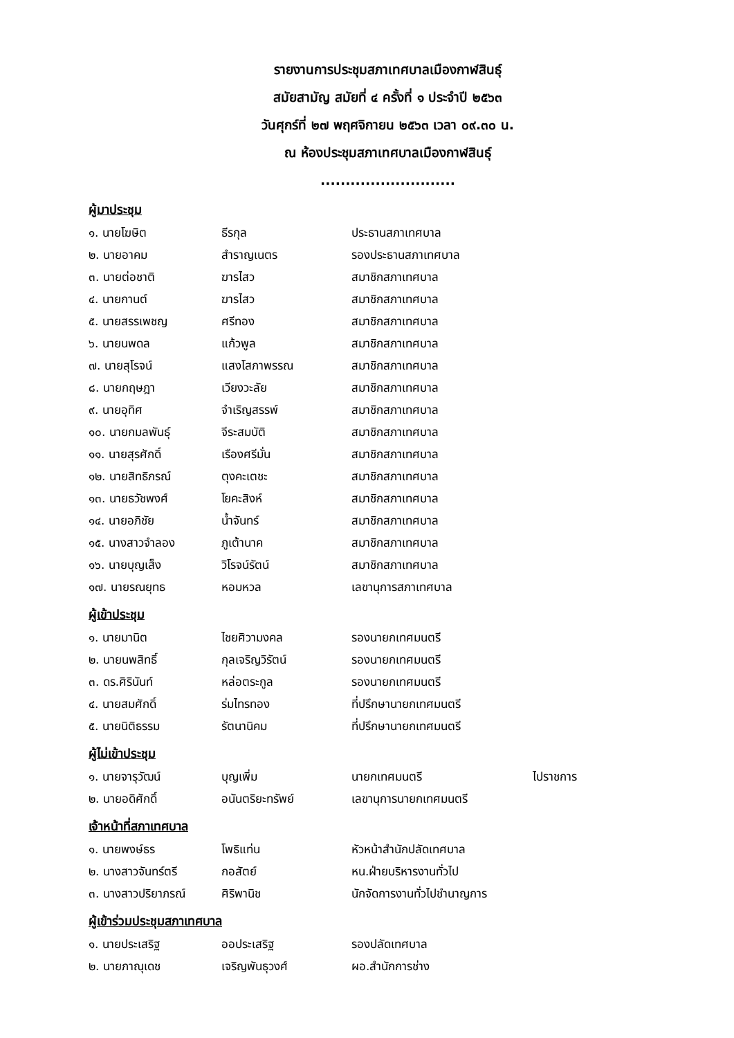รายงานการประชุมสภาเทศบาลเมืองกาฬสินธุ์
สมัยสามัญ สมัยที่ ๔ ครั้งที่ ๑ ประจำปี ๒๕๖๓
วันศุกร์ที่ ๒๗ พฤศจิกายน ๒๕๖๓ เวลา ๐๙.๓๐ น.
ณ ห้องประชุมสภาเทศบาลเมืองกาฬสินธุ์
...........................
ผู้มาประชุม
| ๑. นายโฆษิต | ธีรกุล | ประธานสภาเทศบาล |
| ๒. นายอาคม | สำราญเนตร | รองประธานสภาเทศบาล |
| ๓. นายต่อชาติ | ฆารไสว | สมาชิกสภาเทศบาล |
| ๔. นายกานต์ | ฆารไสว | สมาชิกสภาเทศบาล |
| ๕. นายสรรเพชญ | ศรีทอง | สมาชิกสภาเทศบาล |
| ๖. นายนพดล | แก้วพูล | สมาชิกสภาเทศบาล |
| ๗. นายสุโรจน์ | แสงโสภาพรรณ | สมาชิกสภาเทศบาล |
| ๘. นายกฤษฎา | เวียงวะลัย | สมาชิกสภาเทศบาล |
| ๙. นายอุทิศ | จำเริญสรรพ์ | สมาชิกสภาเทศบาล |
| ๑๐. นายกมลพันธุ์ | จีระสมบัติ | สมาชิกสภาเทศบาล |
| ๑๑. นายสุรศักดิ์ | เรืองศรีมั่น | สมาชิกสภาเทศบาล |
| ๑๒. นายสิทธิภรณ์ | ตุงคะเตชะ | สมาชิกสภาเทศบาล |
| ๑๓. นายธวัชพงศ์ | โยคะสิงห์ | สมาชิกสภาเทศบาล |
| ๑๔. นายอภิชัย | น้ำจันทร์ | สมาชิกสภาเทศบาล |
| ๑๕. นางสาวจำลอง | ภูเต้านาค | สมาชิกสภาเทศบาล |
| ๑๖. นายบุญเส็ง | วิโรจน์รัตน์ | สมาชิกสภาเทศบาล |
| ๑๗. นายรณยุทธ | หอมหวล | เลขานุการสภาเทศบาล |
ผู้เข้าประชุม
| ๑. นายมานิต | ไชยศิวามงคล | รองนายกเทศมนตรี |
| ๒. นายนพสิทธิ์ | กุลเจริญวิรัตน์ | รองนายกเทศมนตรี |
| ๓. ดร.ศิรินันท์ | หล่อตระกูล | รองนายกเทศมนตรี |
| ๔. นายสมศักดิ์ | ร่มไทรทอง | ที่ปรึกษานายกเทศมนตรี |
| ๕. นายนิติธรรม | รัตนานิคม | ที่ปรึกษานายกเทศมนตรี |
ผู้ไม่เข้าประชุม
| ๑. นายจารุวัฒน์ | บุญเพิ่ม | นายกเทศมนตรี | ไปราชการ |
| ๒. นายอดิศักดิ์ | อนันตริยะทรัพย์ | เลขานุการนายกเทศมนตรี | |
เจ้าหน้าที่สภาเทศบาล
| ๑. นายพงษ์ธร | โพธิแท่น | หัวหน้าสำนักปลัดเทศบาล |
| ๒. นางสาวจันทร์ตรี | กอสัตย์ | หน.ฝ่ายบริหารงานทั่วไป |
| ๓. นางสาวปริยาภรณ์ | ศิริพานิช | นักจัดการงานทั่วไปชำนาญการ |
ผู้เข้าร่วมประชุมสภาเทศบาล
| ๑. นายประเสริฐ | ออประเสริฐ | รองปลัดเทศบาล |
| ๒. นายภาณุเดช | เจริญพันธุวงศ์ | ผอ.สำนักการช่าง |